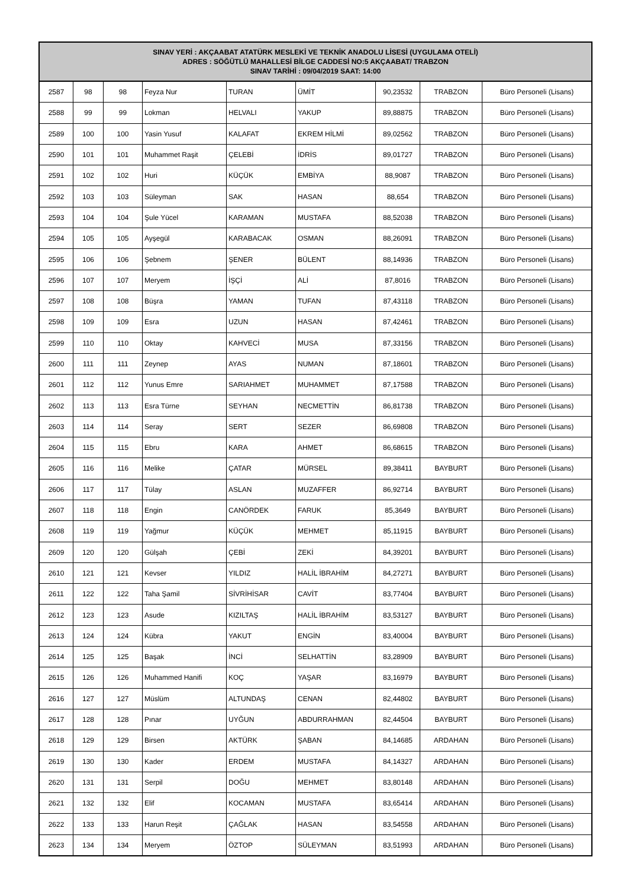| SINAV YERİ : AKÇAABAT ATATÜRK MESLEKİ VE TEKNİK ANADOLU LİSESİ (UYGULAMA OTELİ) ADRES : SÖĞÜTLÜ MAHALLESİ BİLGE CADDESİ NO:5 AKÇAABAT/ TRABZON SINAV TARİHİ : 09/04/2019 SAAT: 14:00 | | | | | | | | |
| --- | --- | --- | --- | --- | --- | --- | --- | --- |
| 2587 | 98 | 98 | Feyza Nur | TURAN | ÜMİT | 90,23532 | TRABZON | Büro Personeli (Lisans) |
| 2588 | 99 | 99 | Lokman | HELVALI | YAKUP | 89,88875 | TRABZON | Büro Personeli (Lisans) |
| 2589 | 100 | 100 | Yasin Yusuf | KALAFAT | EKREM HİLMİ | 89,02562 | TRABZON | Büro Personeli (Lisans) |
| 2590 | 101 | 101 | Muhammet Raşit | ÇELEBİ | İDRİS | 89,01727 | TRABZON | Büro Personeli (Lisans) |
| 2591 | 102 | 102 | Huri | KÜÇÜK | EMBİYA | 88,9087 | TRABZON | Büro Personeli (Lisans) |
| 2592 | 103 | 103 | Süleyman | SAK | HASAN | 88,654 | TRABZON | Büro Personeli (Lisans) |
| 2593 | 104 | 104 | Şule Yücel | KARAMAN | MUSTAFA | 88,52038 | TRABZON | Büro Personeli (Lisans) |
| 2594 | 105 | 105 | Ayşegül | KARABACAK | OSMAN | 88,26091 | TRABZON | Büro Personeli (Lisans) |
| 2595 | 106 | 106 | Şebnem | ŞENER | BÜLENT | 88,14936 | TRABZON | Büro Personeli (Lisans) |
| 2596 | 107 | 107 | Meryem | İŞÇİ | ALİ | 87,8016 | TRABZON | Büro Personeli (Lisans) |
| 2597 | 108 | 108 | Büşra | YAMAN | TUFAN | 87,43118 | TRABZON | Büro Personeli (Lisans) |
| 2598 | 109 | 109 | Esra | UZUN | HASAN | 87,42461 | TRABZON | Büro Personeli (Lisans) |
| 2599 | 110 | 110 | Oktay | KAHVECİ | MUSA | 87,33156 | TRABZON | Büro Personeli (Lisans) |
| 2600 | 111 | 111 | Zeynep | AYAS | NUMAN | 87,18601 | TRABZON | Büro Personeli (Lisans) |
| 2601 | 112 | 112 | Yunus Emre | SARIAHMET | MUHAMMET | 87,17588 | TRABZON | Büro Personeli (Lisans) |
| 2602 | 113 | 113 | Esra Türne | SEYHAN | NECMETTİN | 86,81738 | TRABZON | Büro Personeli (Lisans) |
| 2603 | 114 | 114 | Seray | SERT | SEZER | 86,69808 | TRABZON | Büro Personeli (Lisans) |
| 2604 | 115 | 115 | Ebru | KARA | AHMET | 86,68615 | TRABZON | Büro Personeli (Lisans) |
| 2605 | 116 | 116 | Melike | ÇATAR | MÜRSEL | 89,38411 | BAYBURT | Büro Personeli (Lisans) |
| 2606 | 117 | 117 | Tülay | ASLAN | MUZAFFER | 86,92714 | BAYBURT | Büro Personeli (Lisans) |
| 2607 | 118 | 118 | Engin | CANÖRDEK | FARUK | 85,3649 | BAYBURT | Büro Personeli (Lisans) |
| 2608 | 119 | 119 | Yağmur | KÜÇÜK | MEHMET | 85,11915 | BAYBURT | Büro Personeli (Lisans) |
| 2609 | 120 | 120 | Gülşah | ÇEBİ | ZEKİ | 84,39201 | BAYBURT | Büro Personeli (Lisans) |
| 2610 | 121 | 121 | Kevser | YILDIZ | HALİL İBRAHİM | 84,27271 | BAYBURT | Büro Personeli (Lisans) |
| 2611 | 122 | 122 | Taha Şamil | SİVRİHİSAR | CAVİT | 83,77404 | BAYBURT | Büro Personeli (Lisans) |
| 2612 | 123 | 123 | Asude | KIZILTAŞ | HALİL İBRAHİM | 83,53127 | BAYBURT | Büro Personeli (Lisans) |
| 2613 | 124 | 124 | Kübra | YAKUT | ENGİN | 83,40004 | BAYBURT | Büro Personeli (Lisans) |
| 2614 | 125 | 125 | Başak | İNCİ | SELHATTİN | 83,28909 | BAYBURT | Büro Personeli (Lisans) |
| 2615 | 126 | 126 | Muhammed Hanifi | KOÇ | YAŞAR | 83,16979 | BAYBURT | Büro Personeli (Lisans) |
| 2616 | 127 | 127 | Müslüm | ALTUNDAŞ | CENAN | 82,44802 | BAYBURT | Büro Personeli (Lisans) |
| 2617 | 128 | 128 | Pınar | UYĞUN | ABDURRAHMAN | 82,44504 | BAYBURT | Büro Personeli (Lisans) |
| 2618 | 129 | 129 | Birsen | AKTÜRK | ŞABAN | 84,14685 | ARDAHAN | Büro Personeli (Lisans) |
| 2619 | 130 | 130 | Kader | ERDEM | MUSTAFA | 84,14327 | ARDAHAN | Büro Personeli (Lisans) |
| 2620 | 131 | 131 | Serpil | DOĞU | MEHMET | 83,80148 | ARDAHAN | Büro Personeli (Lisans) |
| 2621 | 132 | 132 | Elif | KOCAMAN | MUSTAFA | 83,65414 | ARDAHAN | Büro Personeli (Lisans) |
| 2622 | 133 | 133 | Harun Reşit | ÇAĞLAK | HASAN | 83,54558 | ARDAHAN | Büro Personeli (Lisans) |
| 2623 | 134 | 134 | Meryem | ÖZTOP | SÜLEYMAN | 83,51993 | ARDAHAN | Büro Personeli (Lisans) |